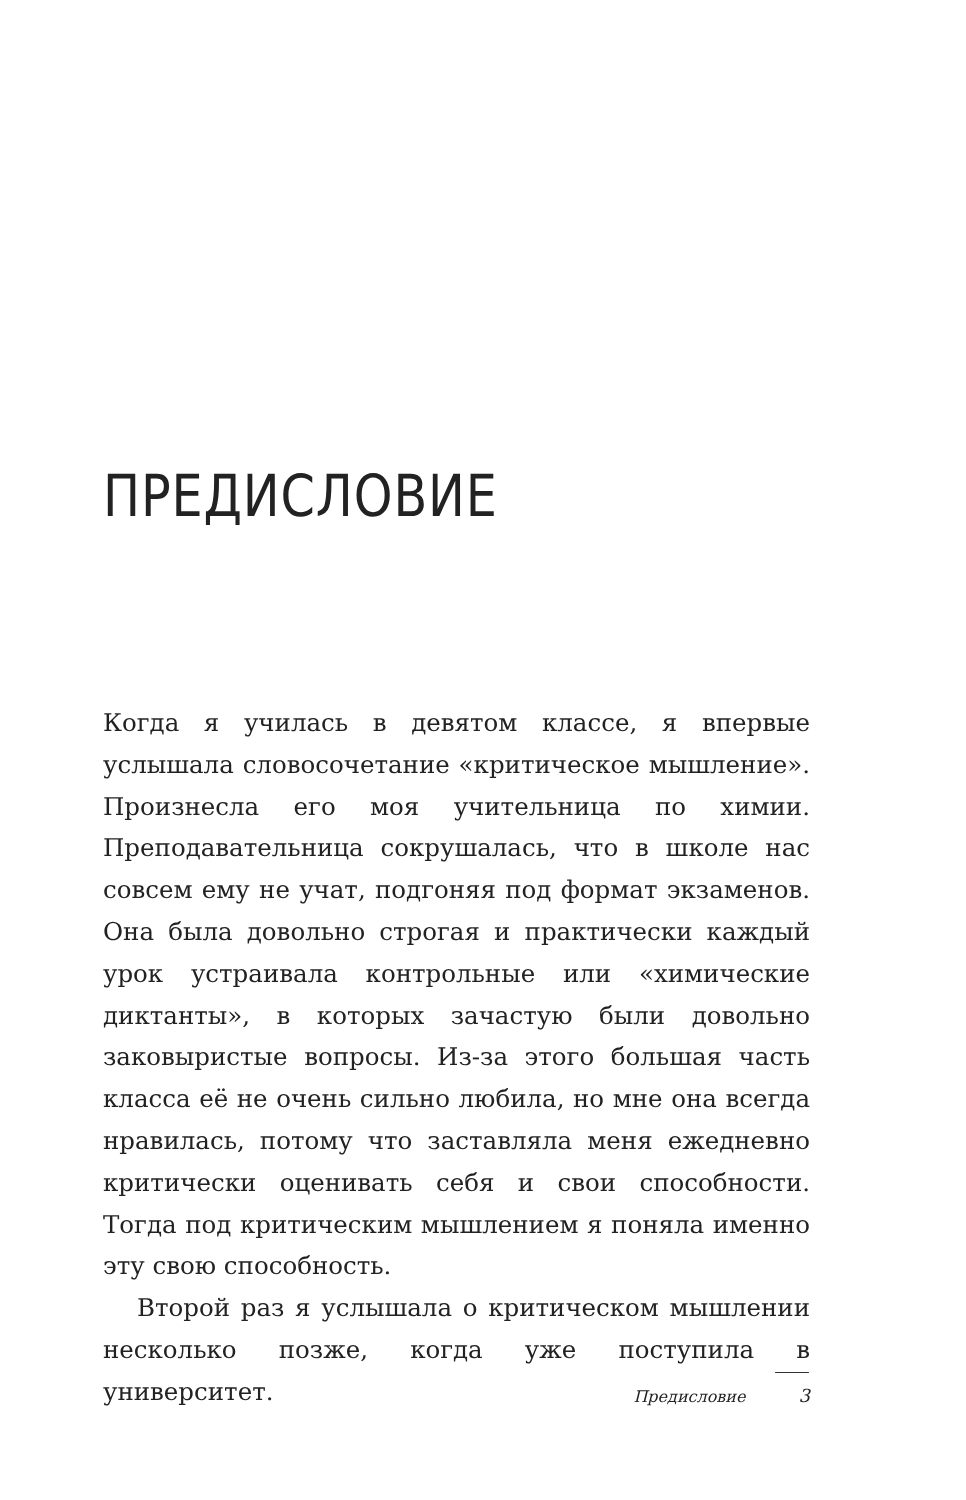ПРЕДИСЛОВИЕ
Когда я училась в девятом классе, я впервые услышала словосочетание «критическое мышление». Произнесла его моя учительница по химии. Преподавательница сокрушалась, что в школе нас совсем ему не учат, подгоняя под формат экзаменов. Она была довольно строгая и практически каждый урок устраивала контрольные или «химические диктанты», в которых зачастую были довольно заковыристые вопросы. Из-за этого большая часть класса её не очень сильно любила, но мне она всегда нравилась, потому что заставляла меня ежедневно критически оценивать себя и свои способности. Тогда под критическим мышлением я поняла именно эту свою способность.
Второй раз я услышала о критическом мышлении несколько позже, когда уже поступила в университет.
Предисловие 3